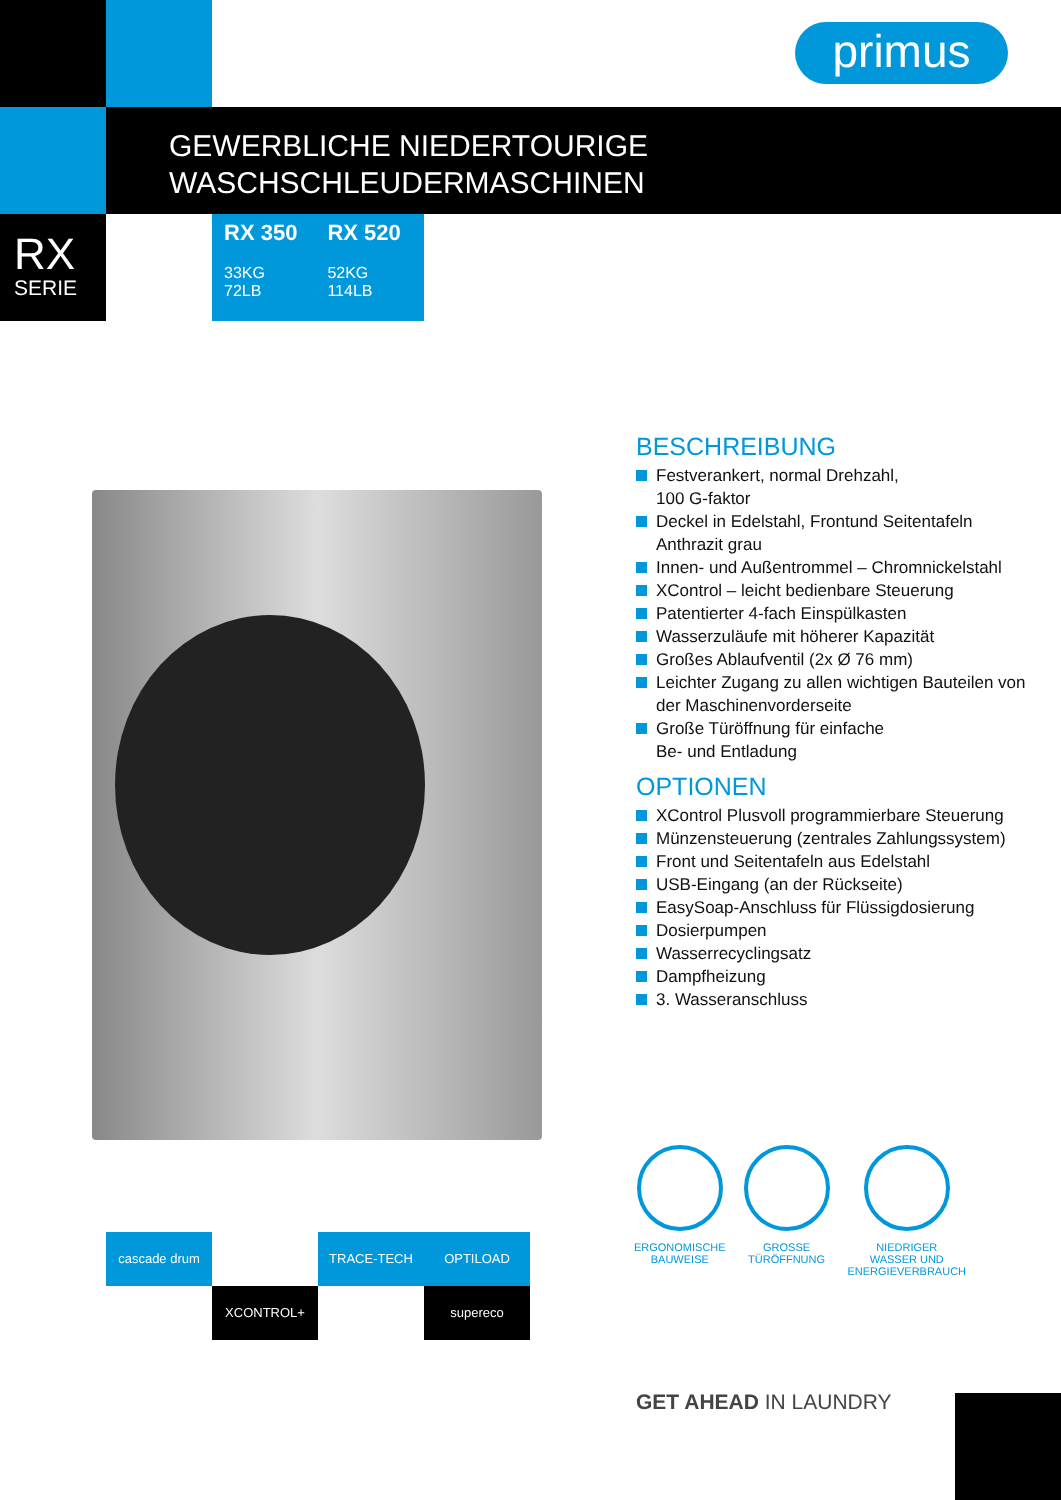primus
GEWERBLICHE NIEDERTOURIGE
WASCHSCHLEUDERMASCHINEN
RX
SERIE
RX 350
33KG
72LB
RX 520
52KG
114LB
BESCHREIBUNG
Festverankert, normal Drehzahl,
100 G-faktor
Deckel in Edelstahl, Frontund Seitentafeln Anthrazit grau
Innen- und Außentrommel – Chromnickelstahl
XControl – leicht bedienbare Steuerung
Patentierter 4-fach Einspülkasten
Wasserzuläufe mit höherer Kapazität
Großes Ablaufventil (2x Ø 76 mm)
Leichter Zugang zu allen wichtigen Bauteilen von der Maschinenvorderseite
Große Türöffnung für einfache
Be- und Entladung
OPTIONEN
XControl Plusvoll programmierbare Steuerung
Münzensteuerung (zentrales Zahlungssystem)
Front und Seitentafeln aus Edelstahl
USB-Eingang (an der Rückseite)
EasySoap-Anschluss für Flüssigdosierung
Dosierpumpen
Wasserrecyclingsatz
Dampfheizung
3. Wasseranschluss
ERGONOMISCHE
BAUWEISE
GROSSE
TÜRÖFFNUNG
NIEDRIGER
WASSER UND
ENERGIEVERBRAUCH
cascade drum
TRACE-TECH
XCONTROL+
supereco
OPTILOAD
GET AHEAD IN LAUNDRY